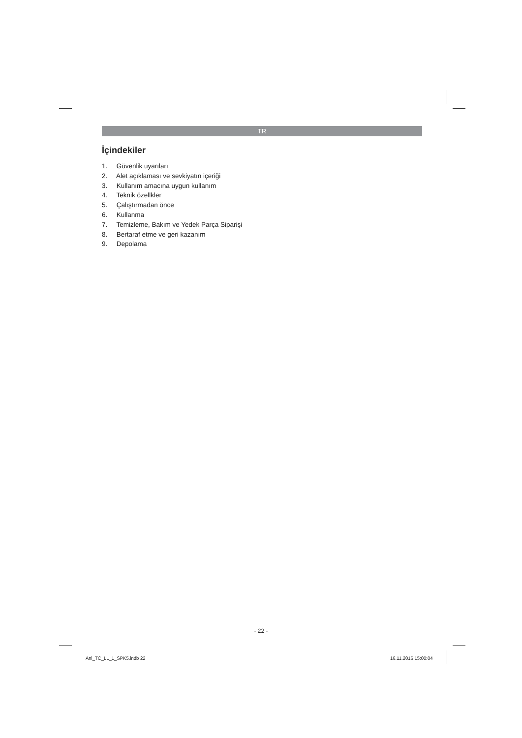TR
İçindekiler
1. Güvenlik uyarıları
2. Alet açıklaması ve sevkiyatın içeriği
3. Kullanım amacına uygun kullanım
4. Teknik özellkler
5. Çalıştırmadan önce
6. Kullanma
7. Temizleme, Bakım ve Yedek Parça Siparişi
8. Bertaraf etme ve geri kazanım
9. Depolama
- 22 -
Anl_TC_LL_1_SPK5.indb 22 16.11.2016 15:00:04